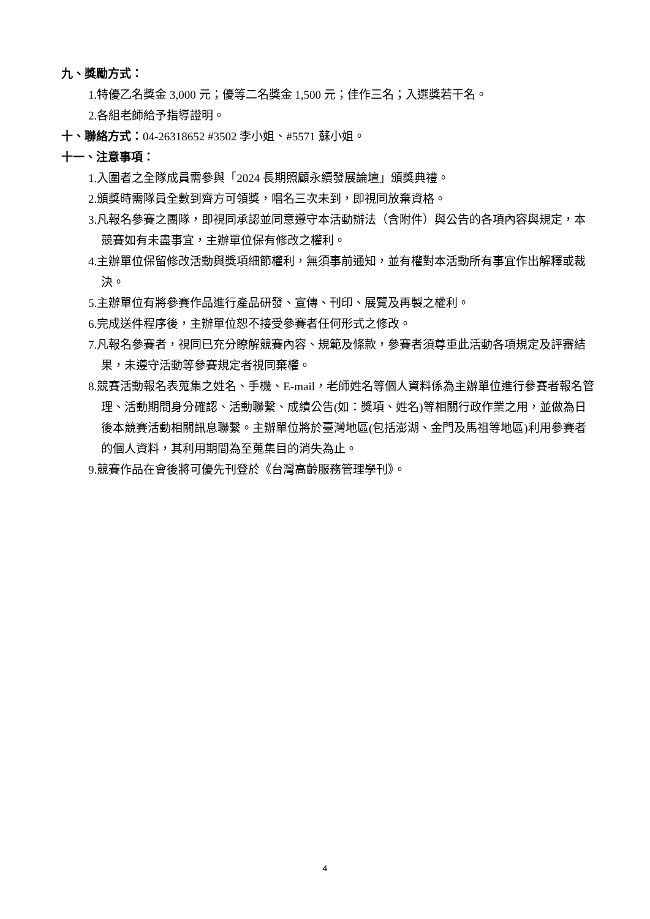九、獎勵方式：
1.特優乙名獎金 3,000 元；優等二名獎金 1,500 元；佳作三名；入選獎若干名。
2.各組老師給予指導證明。
十、聯絡方式：04-26318652 #3502 李小姐、#5571 蘇小姐。
十一、注意事項：
1.入圍者之全隊成員需參與「2024 長期照顧永續發展論壇」頒獎典禮。
2.頒獎時需隊員全數到齊方可領獎，唱名三次未到，即視同放棄資格。
3.凡報名參賽之團隊，即視同承認並同意遵守本活動辦法（含附件）與公告的各項內容與規定，本競賽如有未盡事宜，主辦單位保有修改之權利。
4.主辦單位保留修改活動與獎項細節權利，無須事前通知，並有權對本活動所有事宜作出解釋或裁決。
5.主辦單位有將參賽作品進行產品研發、宣傳、刊印、展覽及再製之權利。
6.完成送件程序後，主辦單位恕不接受參賽者任何形式之修改。
7.凡報名參賽者，視同已充分瞭解競賽內容、規範及條款，參賽者須尊重此活動各項規定及評審結果，未遵守活動等參賽規定者視同棄權。
8.競賽活動報名表蒐集之姓名、手機、E-mail，老師姓名等個人資料係為主辦單位進行參賽者報名管理、活動期間身分確認、活動聯繫、成績公告(如：獎項、姓名)等相關行政作業之用，並做為日後本競賽活動相關訊息聯繫。主辦單位將於臺灣地區(包括澎湖、金門及馬祖等地區)利用參賽者的個人資料，其利用期間為至蒐集目的消失為止。
9.競賽作品在會後將可優先刊登於《台灣高齡服務管理學刊》。
4